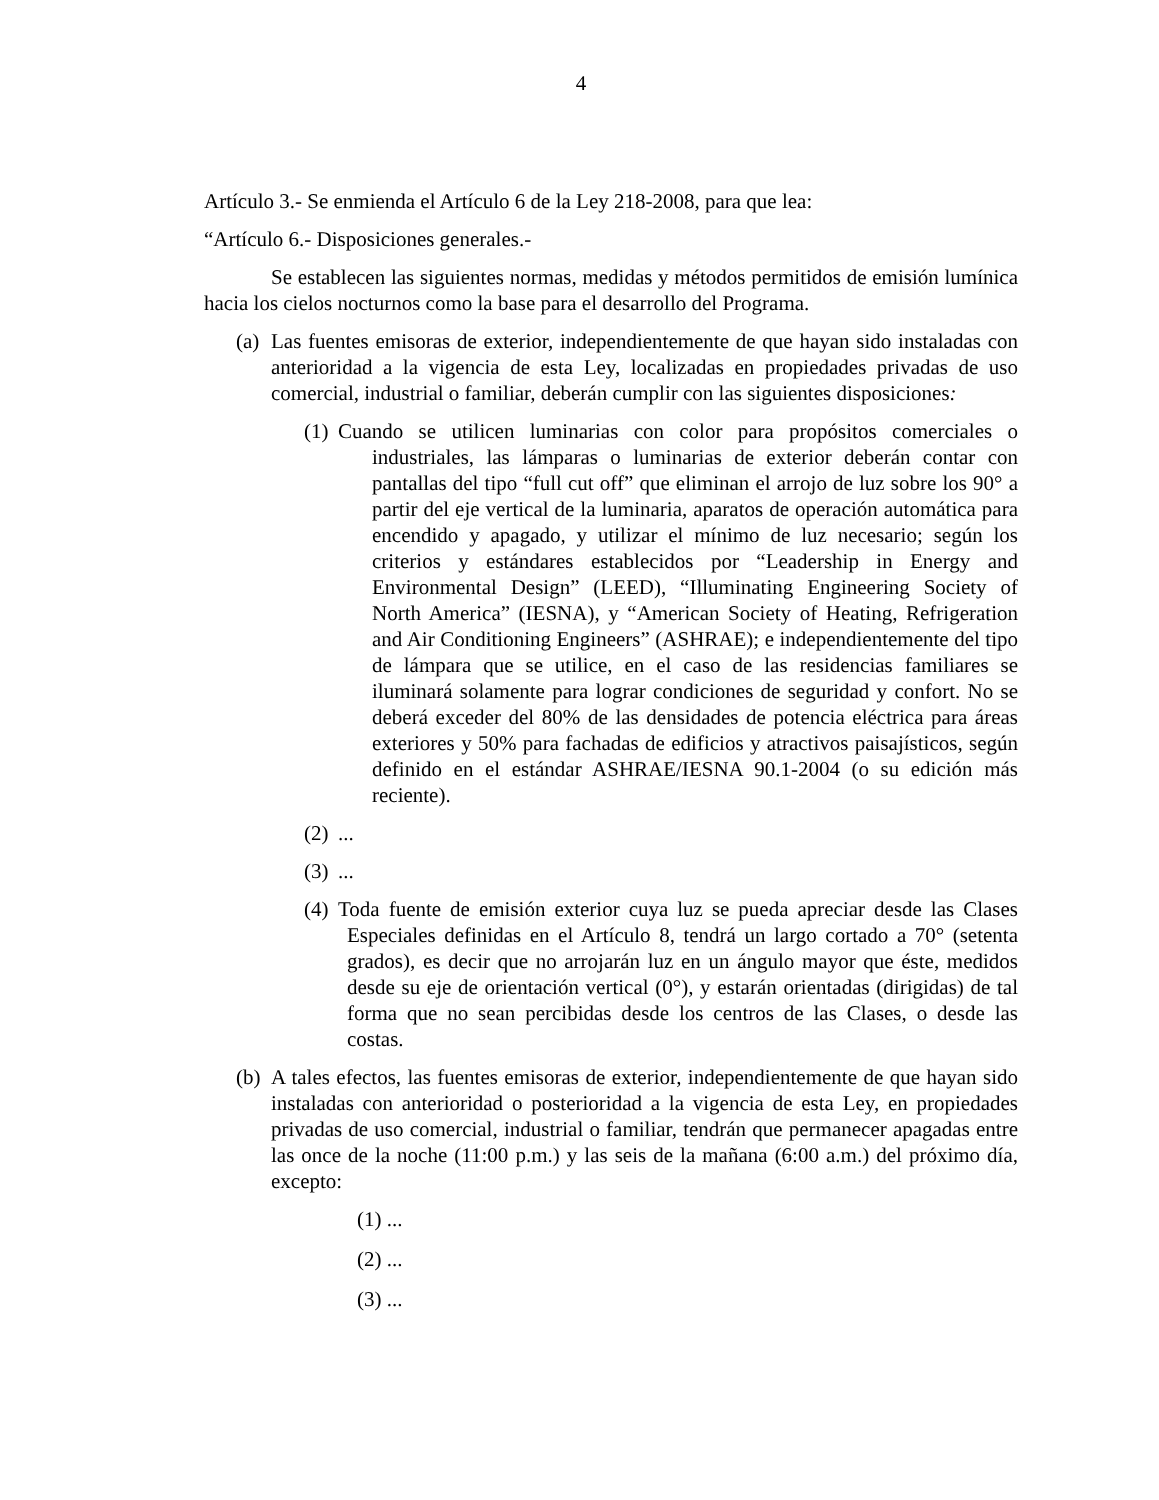4
Artículo 3.- Se enmienda el Artículo 6 de la Ley 218-2008, para que lea:
“Artículo 6.- Disposiciones generales.-
Se establecen las siguientes normas, medidas y métodos permitidos de emisión lumínica hacia los cielos nocturnos como la base para el desarrollo del Programa.
(a)
Las fuentes emisoras de exterior, independientemente de que hayan sido instaladas con anterioridad a la vigencia de esta Ley, localizadas en propiedades privadas de uso comercial, industrial o familiar, deberán cumplir con las siguientes disposiciones:
(1)
Cuando se utilicen luminarias con color para propósitos comerciales o industriales, las lámparas o luminarias de exterior deberán contar con pantallas del tipo “full cut off” que eliminan el arrojo de luz sobre los 90° a partir del eje vertical de la luminaria, aparatos de operación automática para encendido y apagado, y utilizar el mínimo de luz necesario; según los criterios y estándares establecidos por “Leadership in Energy and Environmental Design” (LEED), “Illuminating Engineering Society of North America” (IESNA), y “American Society of Heating, Refrigeration and Air Conditioning Engineers” (ASHRAE); e independientemente del tipo de lámpara que se utilice, en el caso de las residencias familiares se iluminará solamente para lograr condiciones de seguridad y confort. No se deberá exceder del 80% de las densidades de potencia eléctrica para áreas exteriores y 50% para fachadas de edificios y atractivos paisajísticos, según definido en el estándar ASHRAE/IESNA 90.1-2004 (o su edición más reciente).
(2)
...
(3)
...
(4)
Toda fuente de emisión exterior cuya luz se pueda apreciar desde las Clases Especiales definidas en el Artículo 8, tendrá un largo cortado a 70° (setenta grados), es decir que no arrojarán luz en un ángulo mayor que éste, medidos desde su eje de orientación vertical (0°), y estarán orientadas (dirigidas) de tal forma que no sean percibidas desde los centros de las Clases, o desde las costas.
(b)
A tales efectos, las fuentes emisoras de exterior, independientemente de que hayan sido instaladas con anterioridad o posterioridad a la vigencia de esta Ley, en propiedades privadas de uso comercial, industrial o familiar, tendrán que permanecer apagadas entre las once de la noche (11:00 p.m.) y las seis de la mañana (6:00 a.m.) del próximo día, excepto:
(1) ...
(2) ...
(3) ...